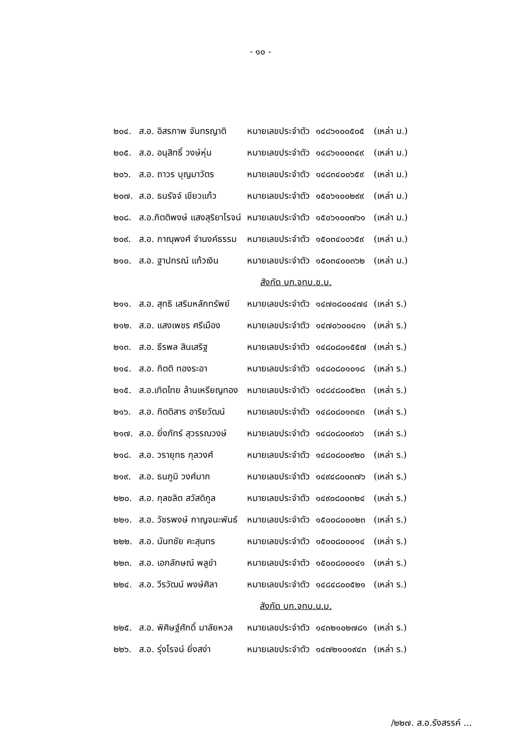- ๑๐ -
| ๒๐๔. | ส.อ. อิสรภาพ จันทรญาติ | หมายเลขประจำตัว | ๑๔๘๖๑๐๐๕๐๕ | (เหล่า ม.) |
| ๒๐๕. | ส.อ. อนุสิทธิ์ วงษ์หุ่น | หมายเลขประจำตัว | ๑๔๘๖๑๐๐๓๔๙ | (เหล่า ม.) |
| ๒๐๖. | ส.อ. ถาวร บุญมาวัตร | หมายเลขประจำตัว | ๑๔๘๓๔๐๐๖๕๙ | (เหล่า ม.) |
| ๒๐๗. | ส.อ. ธนรัจจ์ เขียวแก้ว | หมายเลขประจำตัว | ๑๕๐๖๑๐๐๒๙๙ | (เหล่า ม.) |
| ๒๐๘. | ส.อ.กิตติพงษ์ แสงสุริยาโรจน์ | หมายเลขประจำตัว | ๑๕๐๖๑๐๐๗๖๑ | (เหล่า ม.) |
| ๒๐๙. | ส.อ. ภาณุพงศ์ จำนงค์ธรรม | หมายเลขประจำตัว | ๑๕๐๓๔๐๐๖๕๙ | (เหล่า ม.) |
| ๒๑๐. | ส.อ. ฐาปกรณ์ แก้วเงิน | หมายเลขประจำตัว | ๑๕๐๓๔๐๐๓๖๒ | (เหล่า ม.) |
| สังกัด บก.จทบ.ช.บ. | | | | |
| ๒๑๑. | ส.อ. สุทธิ เสริมหลักทรัพย์ | หมายเลขประจำตัว | ๑๔๗๐๘๐๐๔๗๔ | (เหล่า ร.) |
| ๒๑๒. | ส.อ. แสงเพชร ศรีเมือง | หมายเลขประจำตัว | ๑๔๗๐๖๐๐๔๓๑ | (เหล่า ร.) |
| ๒๑๓. | ส.อ. ธีรพล สินเสริฐ | หมายเลขประจำตัว | ๑๔๘๐๘๐๑๕๕๗ | (เหล่า ร.) |
| ๒๑๔. | ส.อ. กิตติ ทองระอา | หมายเลขประจำตัว | ๑๔๘๐๘๐๑๐๑๘ | (เหล่า ร.) |
| ๒๑๕. | ส.อ.เทิดไทย ล้านเหรียญทอง | หมายเลขประจำตัว | ๑๔๘๔๘๐๐๕๒๓ | (เหล่า ร.) |
| ๒๑๖. | ส.อ. กิตติสาร อาริยวัฒน์ | หมายเลขประจำตัว | ๑๔๘๐๘๐๑๓๔๓ | (เหล่า ร.) |
| ๒๑๗. | ส.อ. ยิ่งภัทร์ สุวรรณวงษ์ | หมายเลขประจำตัว | ๑๔๘๐๘๐๐๙๐๖ | (เหล่า ร.) |
| ๒๑๘. | ส.อ. วรายุทธ กุลวงศ์ | หมายเลขประจำตัว | ๑๔๘๐๘๐๐๙๒๐ | (เหล่า ร.) |
| ๒๑๙. | ส.อ. ธนภูมิ วงศ์มาก | หมายเลขประจำตัว | ๑๔๙๔๘๐๐๓๗๖ | (เหล่า ร.) |
| ๒๒๐. | ส.อ. กุลชลิต สวัสดิกูล | หมายเลขประจำตัว | ๑๔๙๐๘๐๐๓๒๔ | (เหล่า ร.) |
| ๒๒๑. | ส.อ. วัชรพงษ์ กาญจนะพันธ์ | หมายเลขประจำตัว | ๑๕๐๐๘๐๐๐๒๓ | (เหล่า ร.) |
| ๒๒๒. | ส.อ. นันทชัย คะสุนทร | หมายเลขประจำตัว | ๑๕๐๐๘๐๐๐๑๔ | (เหล่า ร.) |
| ๒๒๓. | ส.อ. เอกลักษณ์ พลูขำ | หมายเลขประจำตัว | ๑๕๐๐๘๐๐๐๔๑ | (เหล่า ร.) |
| ๒๒๔. | ส.อ. วีรวัฒน์ พงษ์ศิลา | หมายเลขประจำตัว | ๑๔๘๔๘๐๐๕๒๑ | (เหล่า ร.) |
| สังกัด บก.จทบ.น.ม. | | | | |
| ๒๒๕. | ส.อ. พิศิษฐ์ศักดิ์ มาลัยหวล | หมายเลขประจำตัว | ๑๔๓๒๑๐๒๗๘๑ | (เหล่า ร.) |
| ๒๒๖. | ส.อ. รุ่งโรจน์ ยิ่งสง่า | หมายเลขประจำตัว | ๑๔๗๒๑๐๑๙๔๓ | (เหล่า ร.) |
/๒๒๗. ส.อ.รังสรรค์ ...